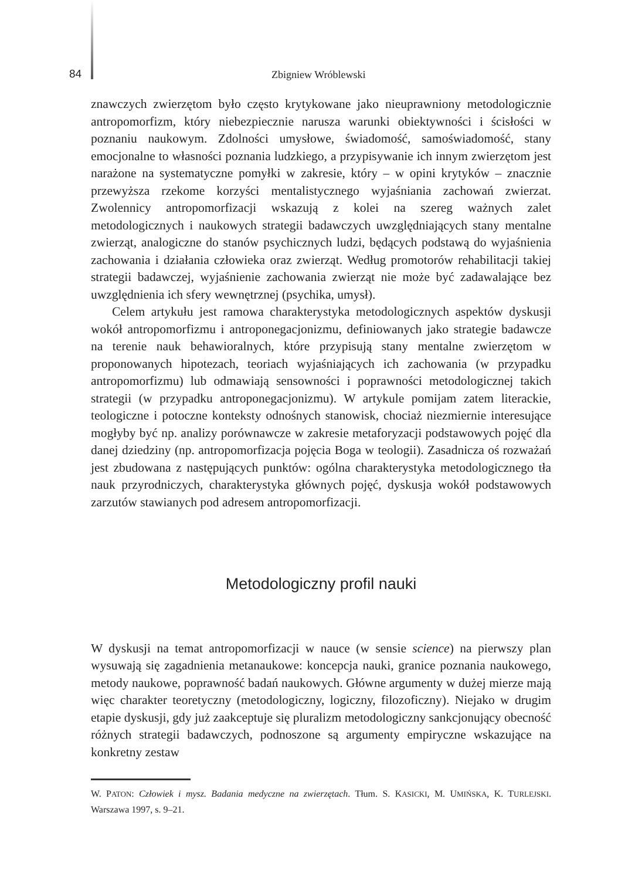84 Zbigniew Wróblewski
znawczych zwierzętom było często krytykowane jako nieuprawniony metodologicznie antropomorfizm, który niebezpiecznie narusza warunki obiektywności i ścisłości w poznaniu naukowym. Zdolności umysłowe, świadomość, samoświadomość, stany emocjonalne to własności poznania ludzkiego, a przypisywanie ich innym zwierzętom jest narażone na systematyczne pomyłki w zakresie, który – w opini krytyków – znacznie przewyższa rzekome korzyści mentalistycznego wyjaśniania zachowań zwierzat. Zwolennicy antropomorfizacji wskazują z kolei na szereg ważnych zalet metodologicznych i naukowych strategii badawczych uwzględniających stany mentalne zwierząt, analogiczne do stanów psychicznych ludzi, będących podstawą do wyjaśnienia zachowania i działania człowieka oraz zwierząt. Według promotorów rehabilitacji takiej strategii badawczej, wyjaśnienie zachowania zwierząt nie może być zadawalające bez uwzględnienia ich sfery wewnętrznej (psychika, umysł).
Celem artykułu jest ramowa charakterystyka metodologicznych aspektów dyskusji wokół antropomorfizmu i antroponegacjonizmu, definiowanych jako strategie badawcze na terenie nauk behawioralnych, które przypisują stany mentalne zwierzętom w proponowanych hipotezach, teoriach wyjaśniających ich zachowania (w przypadku antropomorfizmu) lub odmawiają sensowności i poprawności metodologicznej takich strategii (w przypadku antroponegacjonizmu). W artykule pomijam zatem literackie, teologiczne i potoczne konteksty odnośnych stanowisk, chociaż niezmiernie interesujące mogłyby być np. analizy porównawcze w zakresie metaforyzacji podstawowych pojęć dla danej dziedziny (np. antropomorfizacja pojęcia Boga w teologii). Zasadnicza oś rozważań jest zbudowana z następujących punktów: ogólna charakterystyka metodologicznego tła nauk przyrodniczych, charakterystyka głównych pojęć, dyskusja wokół podstawowych zarzutów stawianych pod adresem antropomorfizacji.
Metodologiczny profil nauki
W dyskusji na temat antropomorfizacji w nauce (w sensie science) na pierwszy plan wysuwają się zagadnienia metanaukowe: koncepcja nauki, granice poznania naukowego, metody naukowe, poprawność badań naukowych. Główne argumenty w dużej mierze mają więc charakter teoretyczny (metodologiczny, logiczny, filozoficzny). Niejako w drugim etapie dyskusji, gdy już zaakceptuje się pluralizm metodologiczny sankcjonujący obecność różnych strategii badawczych, podnoszone są argumenty empiryczne wskazujące na konkretny zestaw
W. PATON: Człowiek i mysz. Badania medyczne na zwierzętach. Tłum. S. KASICKI, M. UMIŃSKA, K. TURLEJSKI. Warszawa 1997, s. 9–21.